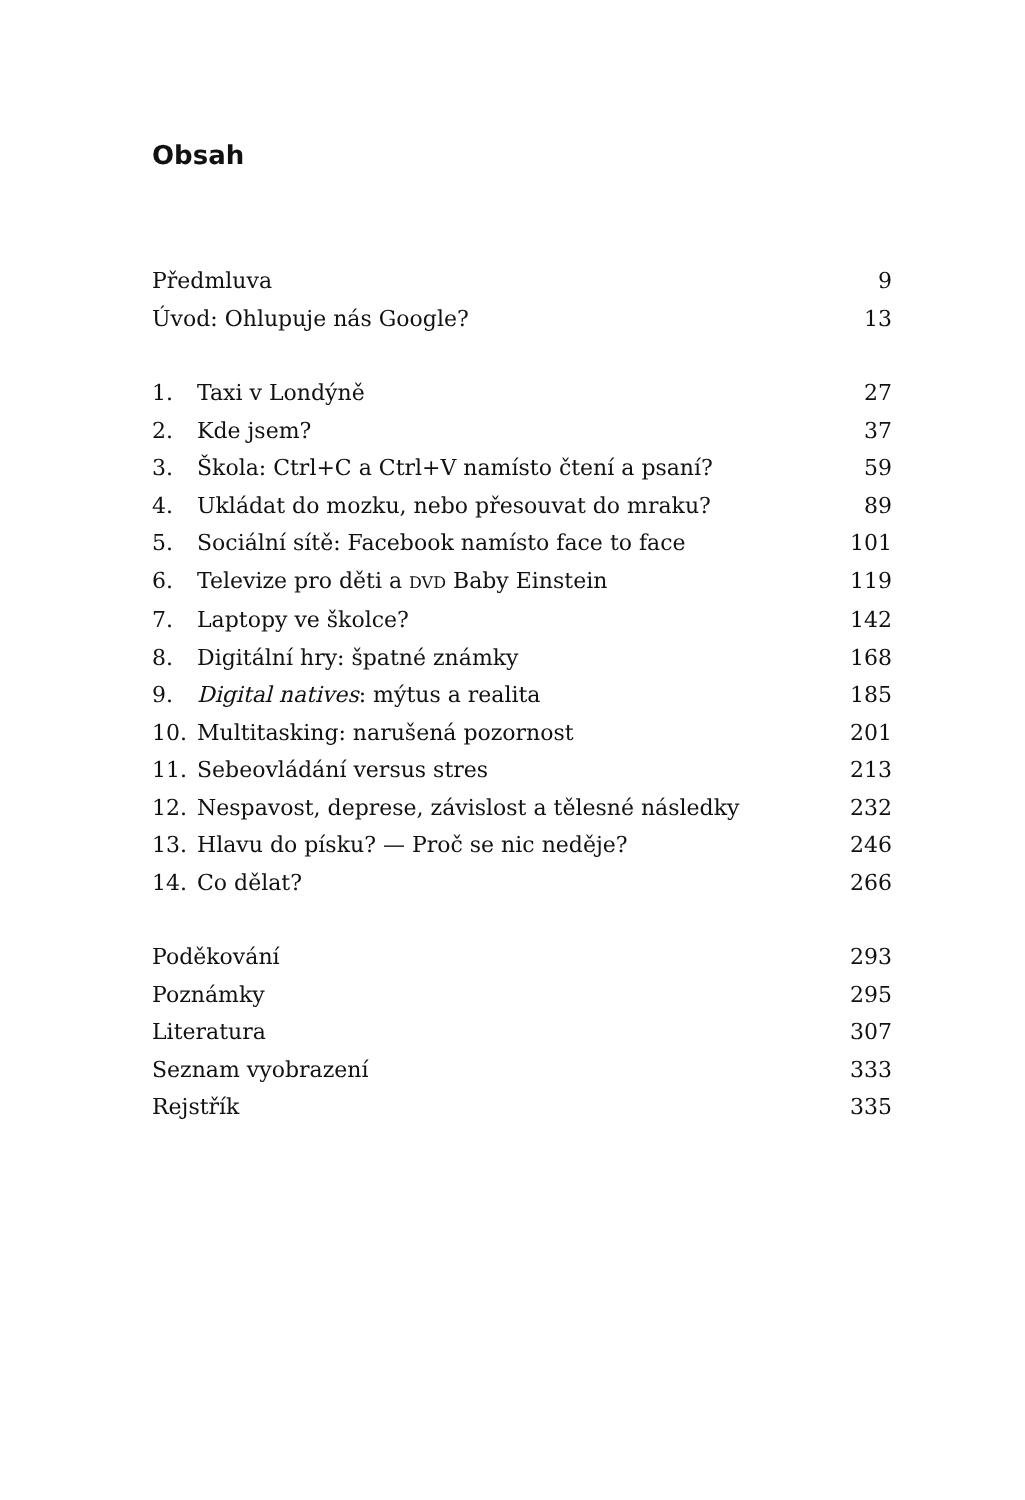Obsah
Předmluva 9
Úvod: Ohlupuje nás Google? 13
1. Taxi v Londýně 27
2. Kde jsem? 37
3. Škola: Ctrl+C a Ctrl+V namísto čtení a psaní? 59
4. Ukládat do mozku, nebo přesouvat do mraku? 89
5. Sociální sítě: Facebook namísto face to face 101
6. Televize pro děti a DVD Baby Einstein 119
7. Laptopy ve školce? 142
8. Digitální hry: špatné známky 168
9. Digital natives: mýtus a realita 185
10. Multitasking: narušená pozornost 201
11. Sebeovládání versus stres 213
12. Nespavost, deprese, závislost a tělesné následky 232
13. Hlavu do písku? — Proč se nic neděje? 246
14. Co dělat? 266
Poděkování 293
Poznámky 295
Literatura 307
Seznam vyobrazení 333
Rejstřík 335